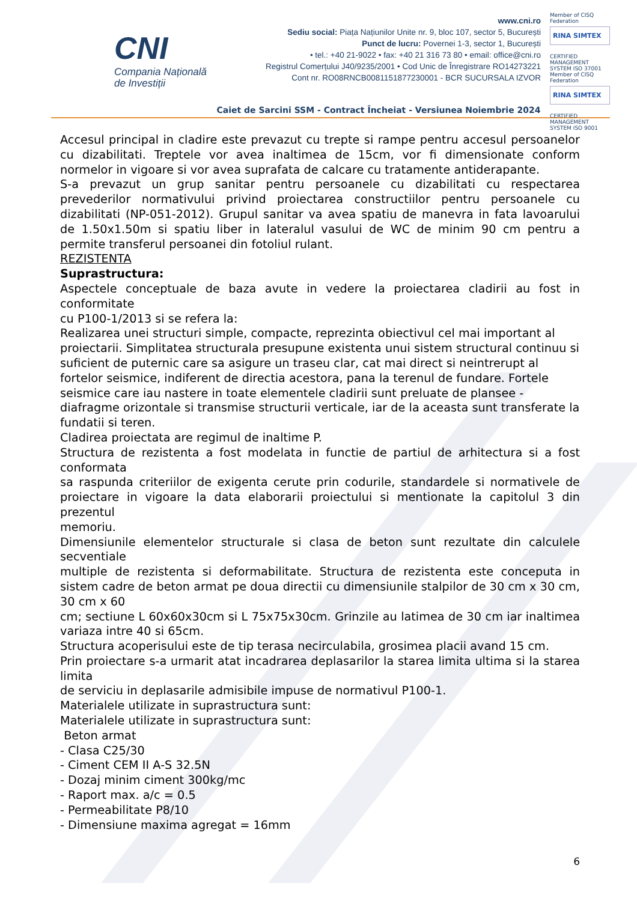CNI
Compania Națională
de Investiții
www.cni.ro
Sediu social: Piața Națiunilor Unite nr. 9, bloc 107, sector 5, București
Punct de lucru: Povernei 1-3, sector 1, București
• tel.: +40 21-9022 • fax: +40 21 316 73 80 • email: office@cni.ro
Registrul Comerțului J40/9235/2001 • Cod Unic de Înregistrare RO14273221
Cont nr. RO08RNCB0081151877230001 - BCR SUCURSALA IZVOR
Member of CISQ Federation
RINA SIMTEX
CERTIFIED MANAGEMENT SYSTEM ISO 37001
Member of CISQ Federation
RINA SIMTEX
CERTIFIED MANAGEMENT SYSTEM ISO 9001
Caiet de Sarcini SSM - Contract Încheiat - Versiunea Noiembrie 2024
Accesul principal in cladire este prevazut cu trepte si rampe pentru accesul persoanelor cu dizabilitati. Treptele vor avea inaltimea de 15cm, vor fi dimensionate conform normelor in vigoare si vor avea suprafata de calcare cu tratamente antiderapante.
S-a prevazut un grup sanitar pentru persoanele cu dizabilitati cu respectarea prevederilor normativului privind proiectarea constructiilor pentru persoanele cu dizabilitati (NP-051-2012). Grupul sanitar va avea spatiu de manevra in fata lavoarului de 1.50x1.50m si spatiu liber in lateralul vasului de WC de minim 90 cm pentru a permite transferul persoanei din fotoliul rulant.
REZISTENTA
Suprastructura:
Aspectele conceptuale de baza avute in vedere la proiectarea cladirii au fost in conformitate
cu P100-1/2013 si se refera la:
Realizarea unei structuri simple, compacte, reprezinta obiectivul cel mai important al proiectarii. Simplitatea structurala presupune existenta unui sistem structural continuu si suficient de puternic care sa asigure un traseu clar, cat mai direct si neintrerupt al fortelor seismice, indiferent de directia acestora, pana la terenul de fundare. Fortele seismice care iau nastere in toate elementele cladirii sunt preluate de plansee - diafragme orizontale si transmise structurii verticale, iar de la aceasta sunt transferate la fundatii si teren.
Cladirea proiectata are regimul de inaltime P.
Structura de rezistenta a fost modelata in functie de partiul de arhitectura si a fost conformata
sa raspunda criteriilor de exigenta cerute prin codurile, standardele si normativele de proiectare in vigoare la data elaborarii proiectului si mentionate la capitolul 3 din prezentul
memoriu.
Dimensiunile elementelor structurale si clasa de beton sunt rezultate din calculele secventiale
multiple de rezistenta si deformabilitate. Structura de rezistenta este conceputa in sistem cadre de beton armat pe doua directii cu dimensiunile stalpilor de 30 cm x 30 cm, 30 cm x 60
cm; sectiune L 60x60x30cm si L 75x75x30cm. Grinzile au latimea de 30 cm iar inaltimea variaza intre 40 si 65cm.
Structura acoperisului este de tip terasa necirculabila, grosimea placii avand 15 cm.
Prin proiectare s-a urmarit atat incadrarea deplasarilor la starea limita ultima si la starea limita
de serviciu in deplasarile admisibile impuse de normativul P100-1.
Materialele utilizate in suprastructura sunt:
Materialele utilizate in suprastructura sunt:
Beton armat
- Clasa C25/30
- Ciment CEM II A-S 32.5N
- Dozaj minim ciment 300kg/mc
- Raport max. a/c = 0.5
- Permeabilitate P8/10
- Dimensiune maxima agregat = 16mm
6